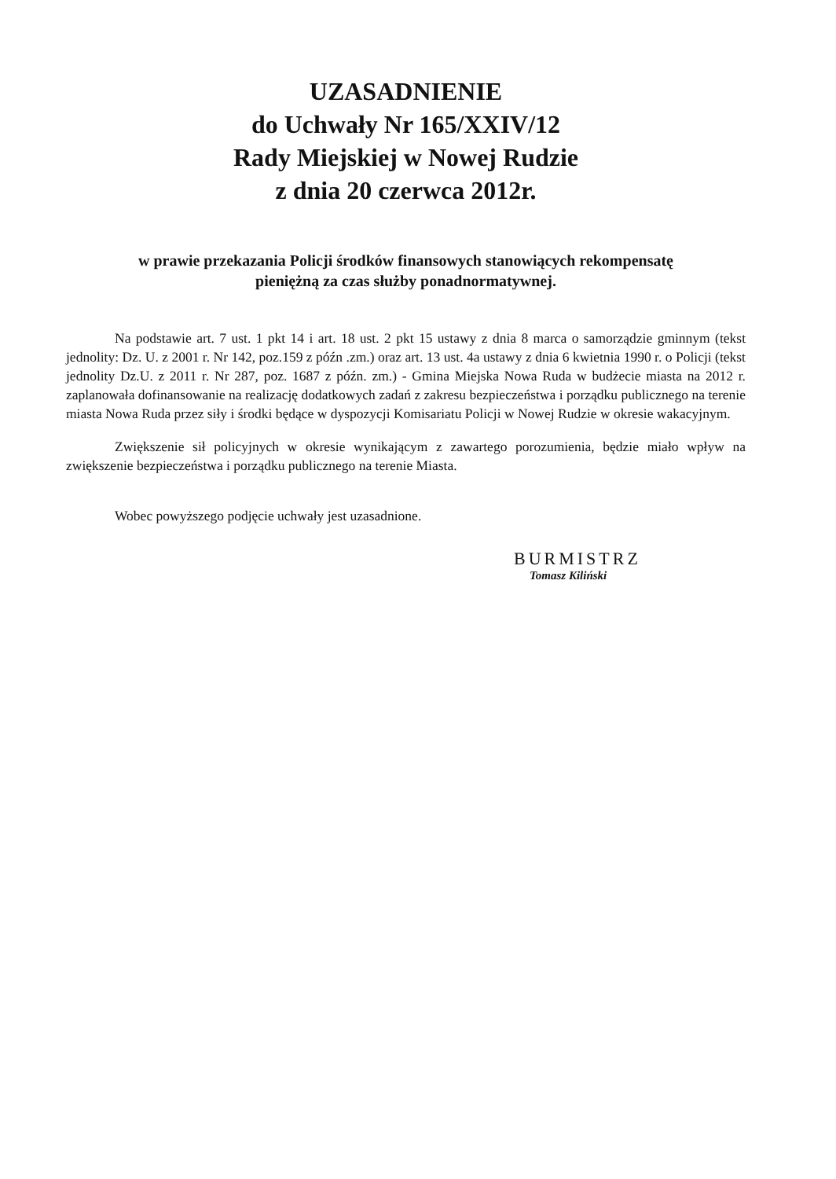UZASADNIENIE
do Uchwały Nr 165/XXIV/12
Rady Miejskiej w Nowej Rudzie
z dnia 20 czerwca 2012r.
w prawie przekazania Policji środków finansowych stanowiących rekompensatę
pieniężną za czas służby ponadnormatywnej.
Na podstawie art. 7 ust. 1 pkt 14 i art. 18 ust. 2 pkt 15 ustawy z dnia 8 marca o samorządzie gminnym (tekst jednolity: Dz. U. z 2001 r. Nr 142, poz.159 z późn .zm.) oraz art. 13 ust. 4a ustawy z dnia 6 kwietnia 1990 r. o Policji (tekst jednolity Dz.U. z 2011 r. Nr 287, poz. 1687 z późn. zm.) - Gmina Miejska Nowa Ruda w budżecie miasta na 2012 r. zaplanowała dofinansowanie na realizację dodatkowych zadań z zakresu bezpieczeństwa i porządku publicznego na terenie miasta Nowa Ruda przez siły i środki będące w dyspozycji Komisariatu Policji w Nowej Rudzie w okresie wakacyjnym.
Zwiększenie sił policyjnych w okresie wynikającym z zawartego porozumienia, będzie miało wpływ na zwiększenie bezpieczeństwa i porządku publicznego na terenie Miasta.
Wobec powyższego podjęcie uchwały jest uzasadnione.
BURMISTRZ
Tomasz Kiliński